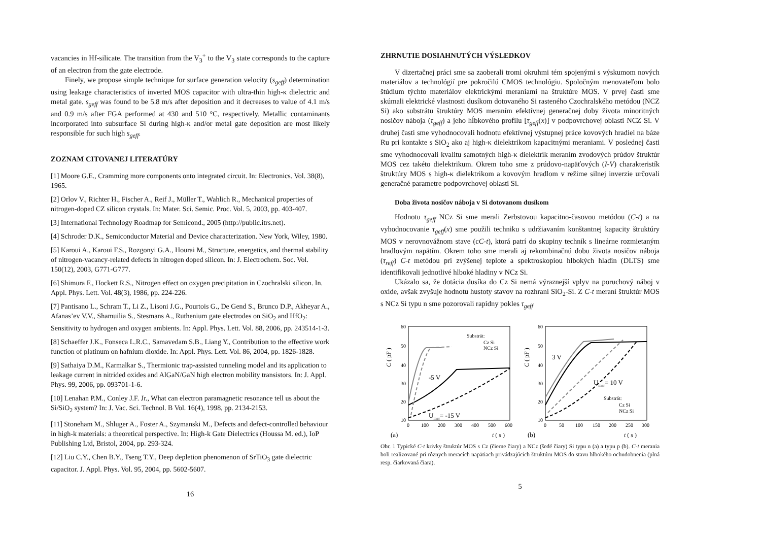vacancies in Hf-silicate. The transition from the V<sub>3</sub><sup>+</sup> to the V<sub>3</sub> state corresponds to the capture of an electron from the gate electrode.
Finely, we propose simple technique for surface generation velocity (s<sub>geff</sub>) determination using leakage characteristics of inverted MOS capacitor with ultra-thin high-κ dielectric and metal gate. s<sub>geff</sub> was found to be 5.8 m/s after deposition and it decreases to value of 4.1 m/s and 0.9 m/s after FGA performed at 430 and 510 °C, respectively. Metallic contaminants incorporated into subsurface Si during high-κ and/or metal gate deposition are most likely responsible for such high s<sub>geff</sub>.
ZOZNAM CITOVANEJ LITERATÚRY
[1] Moore G.E., Cramming more components onto integrated circuit. In: Electronics. Vol. 38(8), 1965.
[2] Orlov V., Richter H., Fischer A., Reif J., Müller T., Wahlich R., Mechanical properties of nitrogen-doped CZ silicon crystals. In: Mater. Sci. Semic. Proc. Vol. 5, 2003, pp. 403-407.
[3] International Technology Roadmap for Semicond., 2005 (http://public.itrs.net).
[4] Schroder D.K., Semiconductor Material and Device characterization. New York, Wiley, 1980.
[5] Karoui A., Karoui F.S., Rozgonyi G.A., Hourai M., Structure, energetics, and thermal stability of nitrogen-vacancy-related defects in nitrogen doped silicon. In: J. Electrochem. Soc. Vol. 150(12), 2003, G771-G777.
[6] Shimura F., Hockett R.S., Nitrogen effect on oxygen precipitation in Czochralski silicon. In. Appl. Phys. Lett. Vol. 48(3), 1986, pp. 224-226.
[7] Pantisano L., Schram T., Li Z., Lisoni J.G., Pourtois G., De Gend S., Brunco D.P., Akheyar A., Afanas’ev V.V., Shamuilia S., Stesmans A., Ruthenium gate electrodes on SiO<sub>2</sub> and HfO<sub>2</sub>: Sensitivity to hydrogen and oxygen ambients. In: Appl. Phys. Lett. Vol. 88, 2006, pp. 243514-1-3.
[8] Schaeffer J.K., Fonseca L.R.C., Samavedam S.B., Liang Y., Contribution to the effective work function of platinum on hafnium dioxide. In: Appl. Phys. Lett. Vol. 86, 2004, pp. 1826-1828.
[9] Sathaiya D.M., Karmalkar S., Thermionic trap-assisted tunneling model and its application to leakage current in nitrided oxides and AlGaN/GaN high electron mobility transistors. In: J. Appl. Phys. 99, 2006, pp. 093701-1-6.
[10] Lenahan P.M., Conley J.F. Jr., What can electron paramagnetic resonance tell us about the Si/SiO<sub>2</sub> system? In: J. Vac. Sci. Technol. B Vol. 16(4), 1998, pp. 2134-2153.
[11] Stoneham M., Shluger A., Foster A., Szymanski M., Defects and defect-controlled behaviour in high-k materials: a theoretical perspective. In: High-k Gate Dielectrics (Houssa M. ed.), IoP Publishing Ltd, Bristol, 2004, pp. 293-324.
[12] Liu C.Y., Chen B.Y., Tseng T.Y., Deep depletion phenomenon of SrTiO<sub>3</sub> gate dielectric capacitor. J. Appl. Phys. Vol. 95, 2004, pp. 5602-5607.
16
ZHRNUTIE DOSIAHNUTÝCH VÝSLEDKOV
V dizertačnej práci sme sa zaoberali tromi okruhmi tém spojenými s výskumom nových materiálov a technológií pre pokročilú CMOS technológiu. Spoločným menovateľom bolo štúdium týchto materiálov elektrickými meraniami na štruktúre MOS. V prvej časti sme skúmali elektrické vlastnosti dusíkom dotovaného Si rasteného Czochralského metódou (NCZ Si) ako substrátu štruktúry MOS meraním efektívnej generačnej doby života minoritných nosičov náboja (τ<sub>geff</sub>) a jeho hĺbkového profilu [τ<sub>geff</sub>(x)] v podpovrchovej oblasti NCZ Si. V druhej časti sme vyhodnocovali hodnotu efektívnej výstupnej práce kovových hradiel na báze Ru pri kontakte s SiO<sub>2</sub> ako aj high-κ dielektrikom kapacitnými meraniami. V poslednej časti sme vyhodnocovali kvalitu samotných high-κ dielektrík meraním zvodových prúdov štruktúr MOS cez takéto dielektrikum. Okrem toho sme z prúdovo-napäťových (I-V) charakteristík štruktúry MOS s high-κ dielektrikom a kovovým hradlom v režime silnej inverzie určovali generačné parametre podpovrchovej oblasti Si.
Doba života nosičov náboja v Si dotovanom dusíkom
Hodnotu τ<sub>geff</sub> NCz Si sme merali Zerbstovou kapacitno-časovou metódou (C-t) a na vyhodnocovanie τ<sub>geff</sub>(x) sme použili techniku s udržiavaním konštantnej kapacity štruktúry MOS v nerovnovážnom stave (cC-t), ktorá patrí do skupiny techník s lineárne rozmietaným hradlovým napätím. Okrem toho sme merali aj rekombinačnú dobu života nosičov náboja (τ<sub>reff</sub>) C-t metódou pri zvýšenej teplote a spektroskopiou hlbokých hladín (DLTS) sme identifikovali jednotlivé hlboké hladiny v NCz Si.
Ukázalo sa, že dotácia dusíka do Cz Si nemá výraznejší vplyv na poruchový náboj v oxide, avšak zvyšuje hodnotu hustoty stavov na rozhraní SiO<sub>2</sub>-Si. Z C-t meraní štruktúr MOS s NCz Si typu n sme pozorovali rapídny pokles τ<sub>geff</sub>
60
50
40
30
20
10
0
100
200
300
400
500
600
C ( pF )
(a)
t ( s )
Substrát:
Cz Si
NCz Si
-5 V
Umer= -15 V
60
50
40
30
20
10
0
50
100
150
200
250
300
C ( pF )
(b)
t ( s )
3 V
Umer= 10 V
Substrát:
Cz Si
NCz Si
Obr. 1 Typické C-t krivky štruktúr MOS s Cz (čierne čiary) a NCz (šedé čiary) Si typu n (a) a typu p (b). C-t merania boli realizované pri rôznych meracích napätiach privádzajúcich štruktúru MOS do stavu hlbokého ochudobnenia (plná resp. čiarkovaná čiara).
5